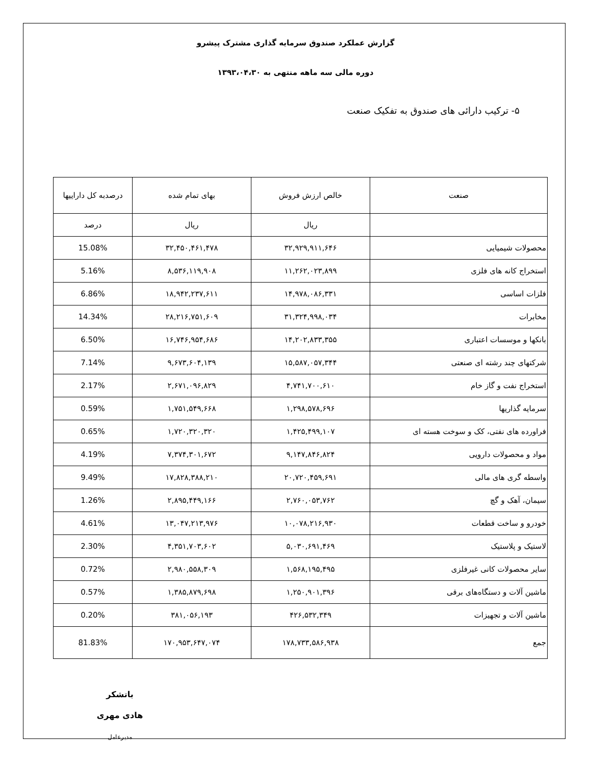گزارش عملکرد صندوق سرمایه گذاری مشترک پیشرو
دوره مالی سه ماهه منتهی به ۱۳۹۳،۰۴،۳۰
۵- ترکیب دارائی های صندوق به تفکیک صنعت
| صنعت | خالص ارزش فروش | بهای تمام شده | درصدبه کل داراییها |
| --- | --- | --- | --- |
| | ریال | ریال | درصد |
| محصولات شیمیایی | ۳۲,۹۲۹,۹۱۱,۶۴۶ | ۳۲,۴۵۰,۴۶۱,۴۷۸ | 15.08% |
| استخراج کانه های فلزی | ۱۱,۲۶۲,۰۲۳,۸۹۹ | ۸,۵۳۶,۱۱۹,۹۰۸ | 5.16% |
| فلزات اساسی | ۱۴,۹۷۸,۰۸۶,۳۳۱ | ۱۸,۹۴۲,۲۳۷,۶۱۱ | 6.86% |
| مخابرات | ۳۱,۳۲۴,۹۹۸,۰۳۴ | ۲۸,۲۱۶,۷۵۱,۶۰۹ | 14.34% |
| بانکها و موسسات اعتباری | ۱۴,۲۰۲,۸۳۳,۳۵۵ | ۱۶,۷۴۶,۹۵۴,۶۸۶ | 6.50% |
| شرکتهای چند رشته ای صنعتی | ۱۵,۵۸۷,۰۵۷,۳۴۴ | ۹,۶۷۳,۶۰۴,۱۳۹ | 7.14% |
| استخراج نفت و گاز خام | ۴,۷۴۱,۷۰۰,۶۱۰ | ۲,۶۷۱,۰۹۶,۸۲۹ | 2.17% |
| سرمایه گذاریها | ۱,۲۹۸,۵۷۸,۶۹۶ | ۱,۷۵۱,۵۴۹,۶۶۸ | 0.59% |
| فراورده های نفتی، کک و سوخت هسته ای | ۱,۴۲۵,۴۹۹,۱۰۷ | ۱,۷۲۰,۳۲۰,۳۲۰ | 0.65% |
| مواد و محصولات دارویی | ۹,۱۴۷,۸۴۶,۸۲۴ | ۷,۳۷۴,۳۰۱,۶۷۲ | 4.19% |
| واسطه گری های مالی | ۲۰,۷۲۰,۴۵۹,۶۹۱ | ۱۷,۸۲۸,۳۸۸,۲۱۰ | 9.49% |
| سیمان، آهک و گچ | ۲,۷۶۰,۰۵۳,۷۶۲ | ۲,۸۹۵,۴۴۹,۱۶۶ | 1.26% |
| خودرو و ساخت قطعات | ۱۰,۰۷۸,۲۱۶,۹۳۰ | ۱۳,۰۴۷,۲۱۳,۹۷۶ | 4.61% |
| لاستیک و پلاستیک | ۵,۰۳۰,۶۹۱,۴۶۹ | ۴,۳۵۱,۷۰۳,۶۰۲ | 2.30% |
| سایر محصولات کانی غیرفلزی | ۱,۵۶۸,۱۹۵,۴۹۵ | ۲,۹۸۰,۵۵۸,۳۰۹ | 0.72% |
| ماشین آلات و دستگاه‌های برقی | ۱,۲۵۰,۹۰۱,۳۹۶ | ۱,۳۸۵,۸۷۹,۶۹۸ | 0.57% |
| ماشین آلات و تجهیزات | ۴۲۶,۵۳۲,۳۴۹ | ۳۸۱,۰۵۶,۱۹۳ | 0.20% |
| جمع | ۱۷۸,۷۳۳,۵۸۶,۹۳۸ | ۱۷۰,۹۵۳,۶۴۷,۰۷۴ | 81.83% |
باتشکر
هادی مهری
مدیرعامل